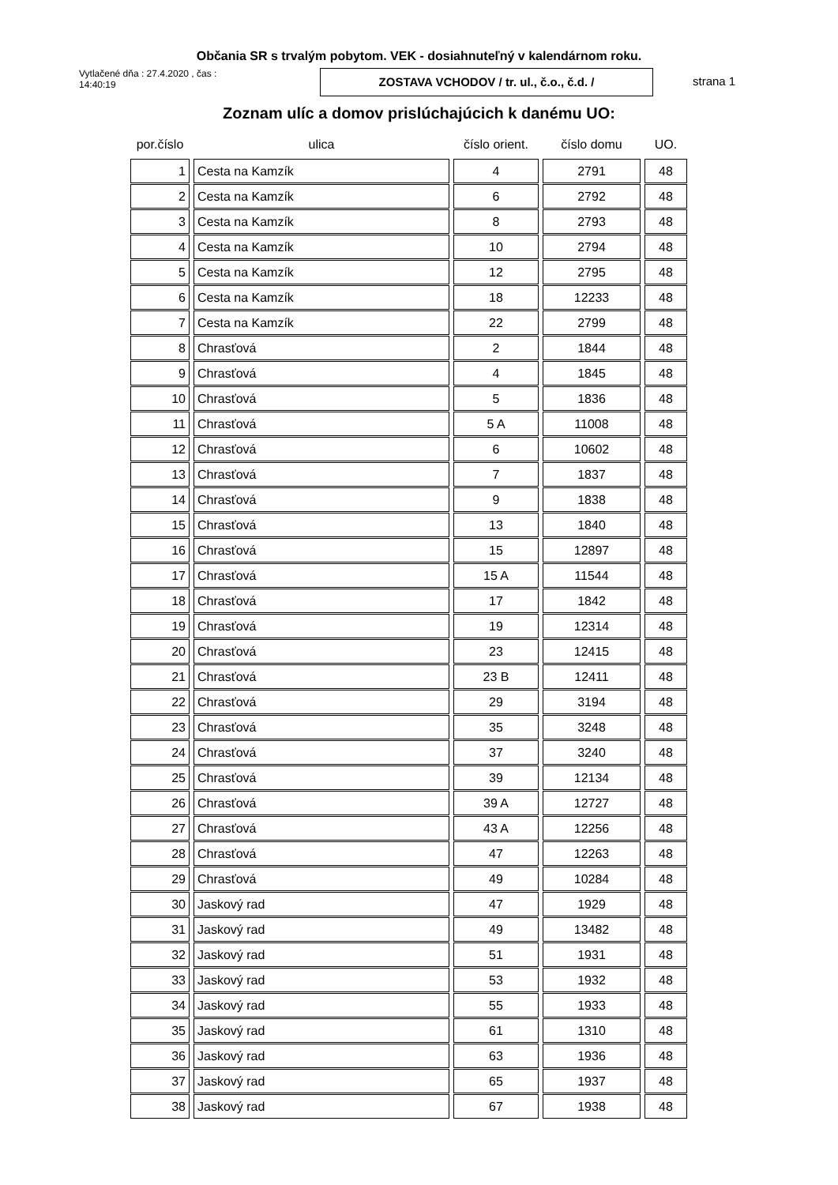Občania SR s trvalým pobytom. VEK - dosiahnuteľný v kalendárnom roku.
Vytlačené dňa : 27.4.2020 , čas : 14:40:19
ZOSTAVA VCHODOV / tr. ul., č.o., č.d. /
strana 1
Zoznam ulíc a domov prislúchajúcich k danému UO:
| por.číslo | ulica | číslo orient. | číslo domu | UO. |
| --- | --- | --- | --- | --- |
| 1 | Cesta na Kamzík | 4 | 2791 | 48 |
| 2 | Cesta na Kamzík | 6 | 2792 | 48 |
| 3 | Cesta na Kamzík | 8 | 2793 | 48 |
| 4 | Cesta na Kamzík | 10 | 2794 | 48 |
| 5 | Cesta na Kamzík | 12 | 2795 | 48 |
| 6 | Cesta na Kamzík | 18 | 12233 | 48 |
| 7 | Cesta na Kamzík | 22 | 2799 | 48 |
| 8 | Chrasťová | 2 | 1844 | 48 |
| 9 | Chrasťová | 4 | 1845 | 48 |
| 10 | Chrasťová | 5 | 1836 | 48 |
| 11 | Chrasťová | 5 A | 11008 | 48 |
| 12 | Chrasťová | 6 | 10602 | 48 |
| 13 | Chrasťová | 7 | 1837 | 48 |
| 14 | Chrasťová | 9 | 1838 | 48 |
| 15 | Chrasťová | 13 | 1840 | 48 |
| 16 | Chrasťová | 15 | 12897 | 48 |
| 17 | Chrasťová | 15 A | 11544 | 48 |
| 18 | Chrasťová | 17 | 1842 | 48 |
| 19 | Chrasťová | 19 | 12314 | 48 |
| 20 | Chrasťová | 23 | 12415 | 48 |
| 21 | Chrasťová | 23 B | 12411 | 48 |
| 22 | Chrasťová | 29 | 3194 | 48 |
| 23 | Chrasťová | 35 | 3248 | 48 |
| 24 | Chrasťová | 37 | 3240 | 48 |
| 25 | Chrasťová | 39 | 12134 | 48 |
| 26 | Chrasťová | 39 A | 12727 | 48 |
| 27 | Chrasťová | 43 A | 12256 | 48 |
| 28 | Chrasťová | 47 | 12263 | 48 |
| 29 | Chrasťová | 49 | 10284 | 48 |
| 30 | Jaskový rad | 47 | 1929 | 48 |
| 31 | Jaskový rad | 49 | 13482 | 48 |
| 32 | Jaskový rad | 51 | 1931 | 48 |
| 33 | Jaskový rad | 53 | 1932 | 48 |
| 34 | Jaskový rad | 55 | 1933 | 48 |
| 35 | Jaskový rad | 61 | 1310 | 48 |
| 36 | Jaskový rad | 63 | 1936 | 48 |
| 37 | Jaskový rad | 65 | 1937 | 48 |
| 38 | Jaskový rad | 67 | 1938 | 48 |